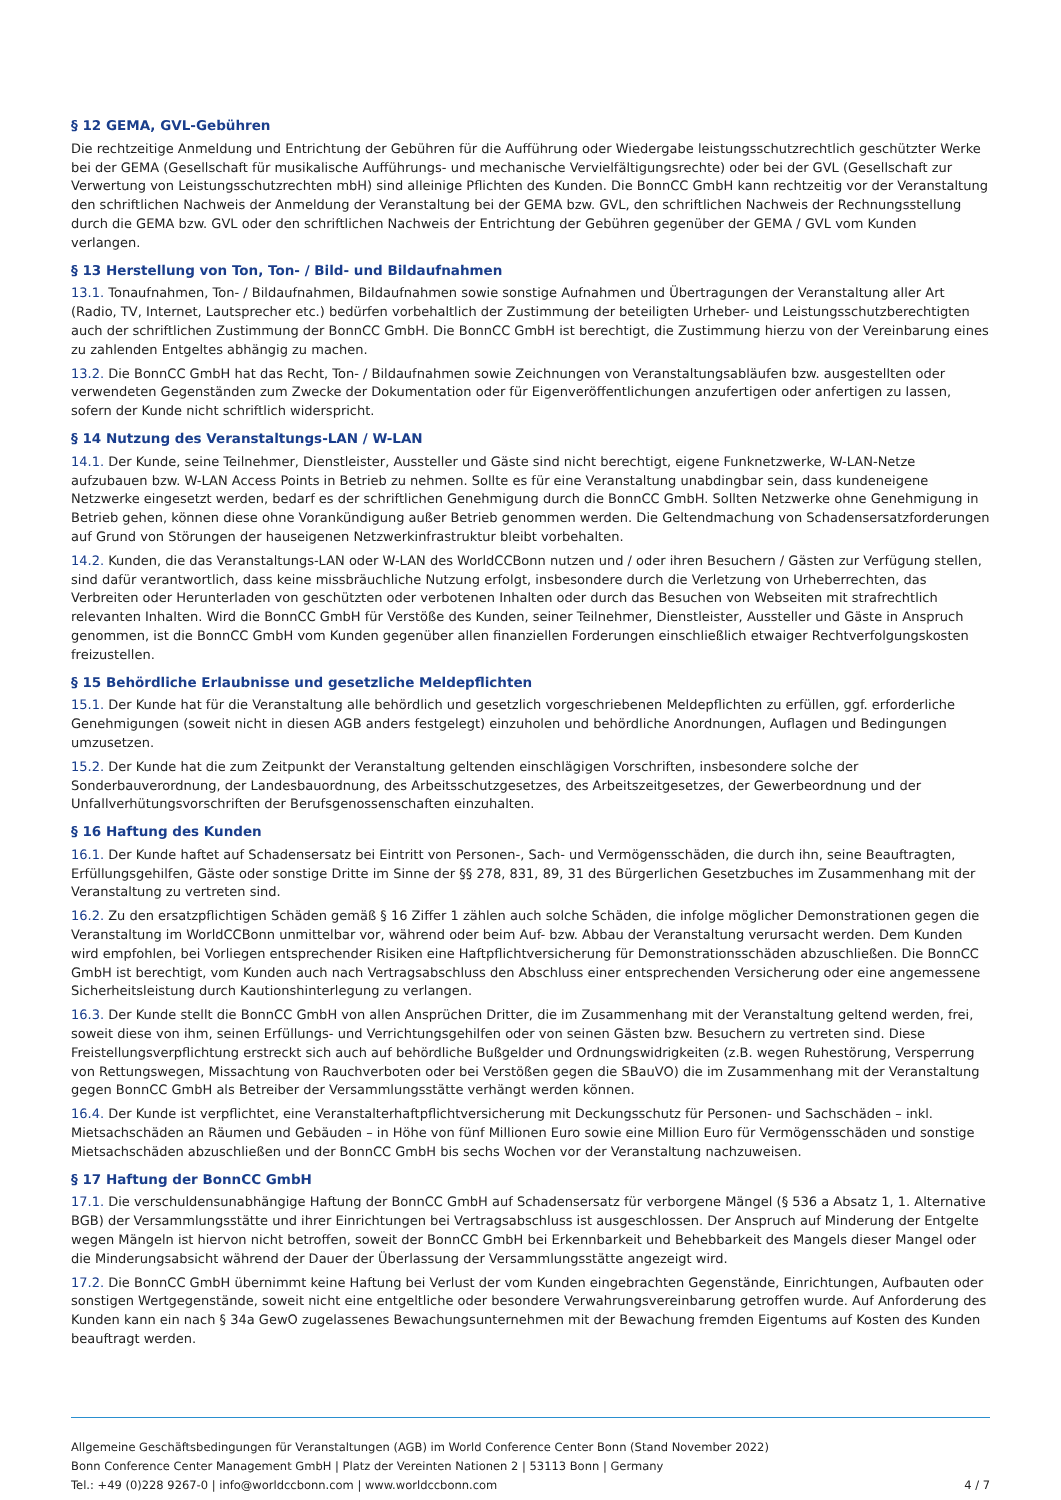§ 12 GEMA, GVL-Gebühren
Die rechtzeitige Anmeldung und Entrichtung der Gebühren für die Aufführung oder Wiedergabe leistungsschutzrechtlich geschützter Werke bei der GEMA (Gesellschaft für musikalische Aufführungs- und mechanische Vervielfältigungsrechte) oder bei der GVL (Gesellschaft zur Verwertung von Leistungsschutzrechten mbH) sind alleinige Pflichten des Kunden. Die BonnCC GmbH kann rechtzeitig vor der Veranstaltung den schriftlichen Nachweis der Anmeldung der Veranstaltung bei der GEMA bzw. GVL, den schriftlichen Nachweis der Rechnungsstellung durch die GEMA bzw. GVL oder den schriftlichen Nachweis der Entrichtung der Gebühren gegenüber der GEMA / GVL vom Kunden verlangen.
§ 13 Herstellung von Ton, Ton- / Bild- und Bildaufnahmen
13.1. Tonaufnahmen, Ton- / Bildaufnahmen, Bildaufnahmen sowie sonstige Aufnahmen und Übertragungen der Veranstaltung aller Art (Radio, TV, Internet, Lautsprecher etc.) bedürfen vorbehaltlich der Zustimmung der beteiligten Urheber- und Leistungsschutzberechtigten auch der schriftlichen Zustimmung der BonnCC GmbH. Die BonnCC GmbH ist berechtigt, die Zustimmung hierzu von der Vereinbarung eines zu zahlenden Entgeltes abhängig zu machen.
13.2. Die BonnCC GmbH hat das Recht, Ton- / Bildaufnahmen sowie Zeichnungen von Veranstaltungsabläufen bzw. ausgestellten oder verwendeten Gegenständen zum Zwecke der Dokumentation oder für Eigenveröffentlichungen anzufertigen oder anfertigen zu lassen, sofern der Kunde nicht schriftlich widerspricht.
§ 14 Nutzung des Veranstaltungs-LAN / W-LAN
14.1. Der Kunde, seine Teilnehmer, Dienstleister, Aussteller und Gäste sind nicht berechtigt, eigene Funknetzwerke, W-LAN-Netze aufzubauen bzw. W-LAN Access Points in Betrieb zu nehmen. Sollte es für eine Veranstaltung unabdingbar sein, dass kundeneigene Netzwerke eingesetzt werden, bedarf es der schriftlichen Genehmigung durch die BonnCC GmbH. Sollten Netzwerke ohne Genehmigung in Betrieb gehen, können diese ohne Vorankündigung außer Betrieb genommen werden. Die Geltendmachung von Schadensersatzforderungen auf Grund von Störungen der hauseigenen Netzwerkinfrastruktur bleibt vorbehalten.
14.2. Kunden, die das Veranstaltungs-LAN oder W-LAN des WorldCCBonn nutzen und / oder ihren Besuchern / Gästen zur Verfügung stellen, sind dafür verantwortlich, dass keine missbräuchliche Nutzung erfolgt, insbesondere durch die Verletzung von Urheberrechten, das Verbreiten oder Herunterladen von geschützten oder verbotenen Inhalten oder durch das Besuchen von Webseiten mit strafrechtlich relevanten Inhalten. Wird die BonnCC GmbH für Verstöße des Kunden, seiner Teilnehmer, Dienstleister, Aussteller und Gäste in Anspruch genommen, ist die BonnCC GmbH vom Kunden gegenüber allen finanziellen Forderungen einschließlich etwaiger Rechtverfolgungskosten freizustellen.
§ 15 Behördliche Erlaubnisse und gesetzliche Meldepflichten
15.1. Der Kunde hat für die Veranstaltung alle behördlich und gesetzlich vorgeschriebenen Meldepflichten zu erfüllen, ggf. erforderliche Genehmigungen (soweit nicht in diesen AGB anders festgelegt) einzuholen und behördliche Anordnungen, Auflagen und Bedingungen umzusetzen.
15.2. Der Kunde hat die zum Zeitpunkt der Veranstaltung geltenden einschlägigen Vorschriften, insbesondere solche der Sonderbauverordnung, der Landesbauordnung, des Arbeitsschutzgesetzes, des Arbeitszeitgesetzes, der Gewerbeordnung und der Unfallverhütungsvorschriften der Berufsgenossenschaften einzuhalten.
§ 16 Haftung des Kunden
16.1. Der Kunde haftet auf Schadensersatz bei Eintritt von Personen-, Sach- und Vermögensschäden, die durch ihn, seine Beauftragten, Erfüllungsgehilfen, Gäste oder sonstige Dritte im Sinne der §§ 278, 831, 89, 31 des Bürgerlichen Gesetzbuches im Zusammenhang mit der Veranstaltung zu vertreten sind.
16.2. Zu den ersatzpflichtigen Schäden gemäß § 16 Ziffer 1 zählen auch solche Schäden, die infolge möglicher Demonstrationen gegen die Veranstaltung im WorldCCBonn unmittelbar vor, während oder beim Auf- bzw. Abbau der Veranstaltung verursacht werden. Dem Kunden wird empfohlen, bei Vorliegen entsprechender Risiken eine Haftpflichtversicherung für Demonstrationsschäden abzuschließen. Die BonnCC GmbH ist berechtigt, vom Kunden auch nach Vertragsabschluss den Abschluss einer entsprechenden Versicherung oder eine angemessene Sicherheitsleistung durch Kautionshinterlegung zu verlangen.
16.3. Der Kunde stellt die BonnCC GmbH von allen Ansprüchen Dritter, die im Zusammenhang mit der Veranstaltung geltend werden, frei, soweit diese von ihm, seinen Erfüllungs- und Verrichtungsgehilfen oder von seinen Gästen bzw. Besuchern zu vertreten sind. Diese Freistellungsverpflichtung erstreckt sich auch auf behördliche Bußgelder und Ordnungswidrigkeiten (z.B. wegen Ruhestörung, Versperrung von Rettungswegen, Missachtung von Rauchverboten oder bei Verstößen gegen die SBauVO) die im Zusammenhang mit der Veranstaltung gegen BonnCC GmbH als Betreiber der Versammlungsstätte verhängt werden können.
16.4. Der Kunde ist verpflichtet, eine Veranstalterhaftpflichtversicherung mit Deckungsschutz für Personen- und Sachschäden – inkl. Mietsachschäden an Räumen und Gebäuden – in Höhe von fünf Millionen Euro sowie eine Million Euro für Vermögensschäden und sonstige Mietsachschäden abzuschließen und der BonnCC GmbH bis sechs Wochen vor der Veranstaltung nachzuweisen.
§ 17 Haftung der BonnCC GmbH
17.1. Die verschuldensunabhängige Haftung der BonnCC GmbH auf Schadensersatz für verborgene Mängel (§ 536 a Absatz 1, 1. Alternative BGB) der Versammlungsstätte und ihrer Einrichtungen bei Vertragsabschluss ist ausgeschlossen. Der Anspruch auf Minderung der Entgelte wegen Mängeln ist hiervon nicht betroffen, soweit der BonnCC GmbH bei Erkennbarkeit und Behebbarkeit des Mangels dieser Mangel oder die Minderungsabsicht während der Dauer der Überlassung der Versammlungsstätte angezeigt wird.
17.2. Die BonnCC GmbH übernimmt keine Haftung bei Verlust der vom Kunden eingebrachten Gegenstände, Einrichtungen, Aufbauten oder sonstigen Wertgegenstände, soweit nicht eine entgeltliche oder besondere Verwahrungsvereinbarung getroffen wurde. Auf Anforderung des Kunden kann ein nach § 34a GewO zugelassenes Bewachungsunternehmen mit der Bewachung fremden Eigentums auf Kosten des Kunden beauftragt werden.
Allgemeine Geschäftsbedingungen für Veranstaltungen (AGB) im World Conference Center Bonn (Stand November 2022)
Bonn Conference Center Management GmbH | Platz der Vereinten Nationen 2 | 53113 Bonn | Germany
Tel.: +49 (0)228 9267-0 | info@worldccbonn.com | www.worldccbonn.com 4 / 7